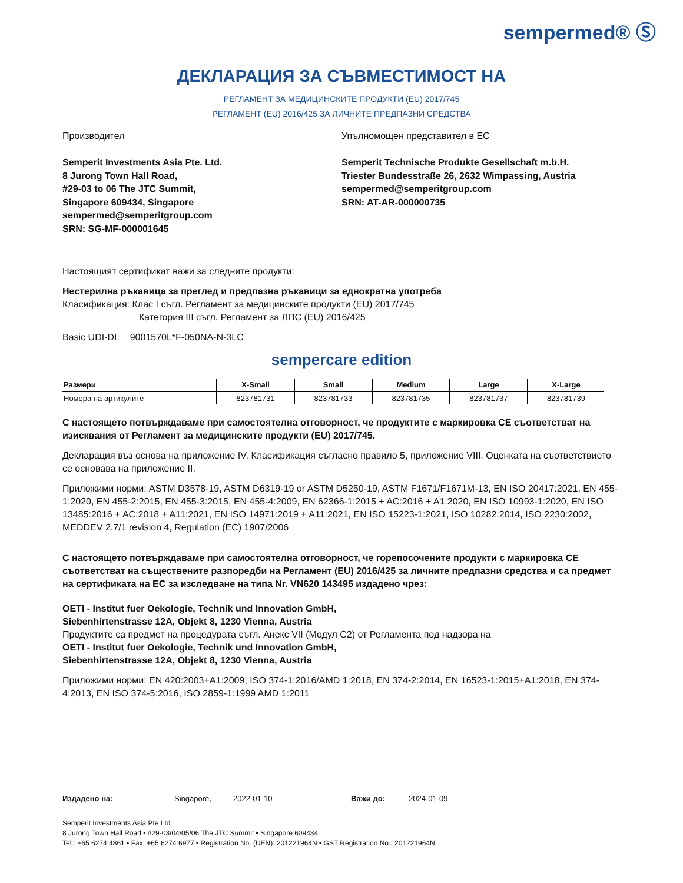sempermed® Ⓢ
ДЕКЛАРАЦИЯ ЗА СЪВМЕСТИМОСТ НА
РЕГЛАМЕНТ ЗА МЕДИЦИНСКИТЕ ПРОДУКТИ (EU) 2017/745
РЕГЛАМЕНТ (EU) 2016/425 ЗА ЛИЧНИТЕ ПРЕДПАЗНИ СРЕДСТВА
Производител
Semperit Investments Asia Pte. Ltd.
8 Jurong Town Hall Road,
#29-03 to 06 The JTC Summit,
Singapore 609434, Singapore
sempermed@semperitgroup.com
SRN: SG-MF-000001645
Упълномощен представител в ЕС
Semperit Technische Produkte Gesellschaft m.b.H.
Triester Bundesstraße 26, 2632 Wimpassing, Austria
sempermed@semperitgroup.com
SRN: AT-AR-000000735
Настоящият сертификат важи за следните продукти:
Нестерилна ръкавица за преглед и предпазна ръкавици за еднократна употреба
Класификация: Клас I съгл. Регламент за медицинските продукти (EU) 2017/745
Категория III съгл. Регламент за ЛПС (EU) 2016/425
Basic UDI-DI: 9001570L*F-050NA-N-3LC
sempercare edition
| Размери | X-Small | Small | Medium | Large | X-Large |
| --- | --- | --- | --- | --- | --- |
| Номера на артикулите | 823781731 | 823781733 | 823781735 | 823781737 | 823781739 |
С настоящето потвърждаваме при самостоятелна отговорност, че продуктите с маркировка CE съответстват на изисквания от Регламент за медицинските продукти (EU) 2017/745.
Декларация въз основа на приложение IV. Класификация съгласно правило 5, приложение VIII. Оценката на съответствието се основава на приложение II.
Приложими норми: ASTM D3578-19, ASTM D6319-19 or ASTM D5250-19, ASTM F1671/F1671M-13, EN ISO 20417:2021, EN 455-1:2020, EN 455-2:2015, EN 455-3:2015, EN 455-4:2009, EN 62366-1:2015 + AC:2016 + A1:2020, EN ISO 10993-1:2020, EN ISO 13485:2016 + AC:2018 + A11:2021, EN ISO 14971:2019 + A11:2021, EN ISO 15223-1:2021, ISO 10282:2014, ISO 2230:2002, MEDDEV 2.7/1 revision 4, Regulation (EC) 1907/2006
С настоящето потвърждаваме при самостоятелна отговорност, че горепосочените продукти с маркировка CE съответстват на съществените разпоредби на Регламент (EU) 2016/425 за личните предпазни средства и са предмет на сертификата на ЕС за изследване на типа Nr. VN620 143495 издадено чрез:
OETI - Institut fuer Oekologie, Technik und Innovation GmbH,
Siebenhirtenstrasse 12A, Objekt 8, 1230 Vienna, Austria
Продуктите са предмет на процедурата съгл. Анекс VII (Модул C2) от Регламента под надзора на
OETI - Institut fuer Oekologie, Technik und Innovation GmbH,
Siebenhirtenstrasse 12A, Objekt 8, 1230 Vienna, Austria
Приложими норми: EN 420:2003+A1:2009, ISO 374-1:2016/AMD 1:2018, EN 374-2:2014, EN 16523-1:2015+A1:2018, EN 374-4:2013, EN ISO 374-5:2016, ISO 2859-1:1999 AMD 1:2011
Издадено на: Singapore, 2022-01-10 Важи до: 2024-01-09
Semperit Investments Asia Pte Ltd
8 Jurong Town Hall Road • #29-03/04/05/06 The JTC Summit • Singapore 609434
Tel.: +65 6274 4861 • Fax: +65 6274 6977 • Registration No. (UEN): 201221964N • GST Registration No.: 201221964N